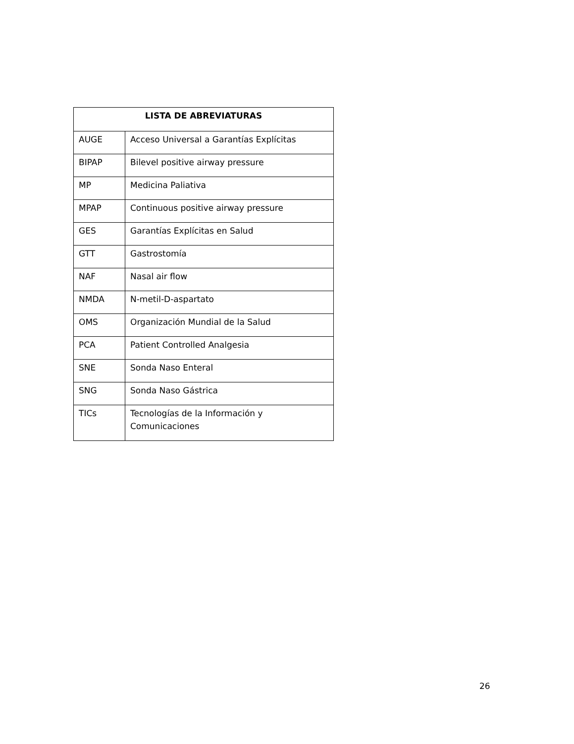| LISTA DE ABREVIATURAS | |
| --- | --- |
| AUGE | Acceso Universal a Garantías Explícitas |
| BIPAP | Bilevel positive airway pressure |
| MP | Medicina Paliativa |
| MPAP | Continuous positive airway pressure |
| GES | Garantías Explícitas en Salud |
| GTT | Gastrostomía |
| NAF | Nasal air flow |
| NMDA | N-metil-D-aspartato |
| OMS | Organización Mundial de la Salud |
| PCA | Patient Controlled Analgesia |
| SNE | Sonda Naso Enteral |
| SNG | Sonda Naso Gástrica |
| TICs | Tecnologías de la Información y Comunicaciones |
26